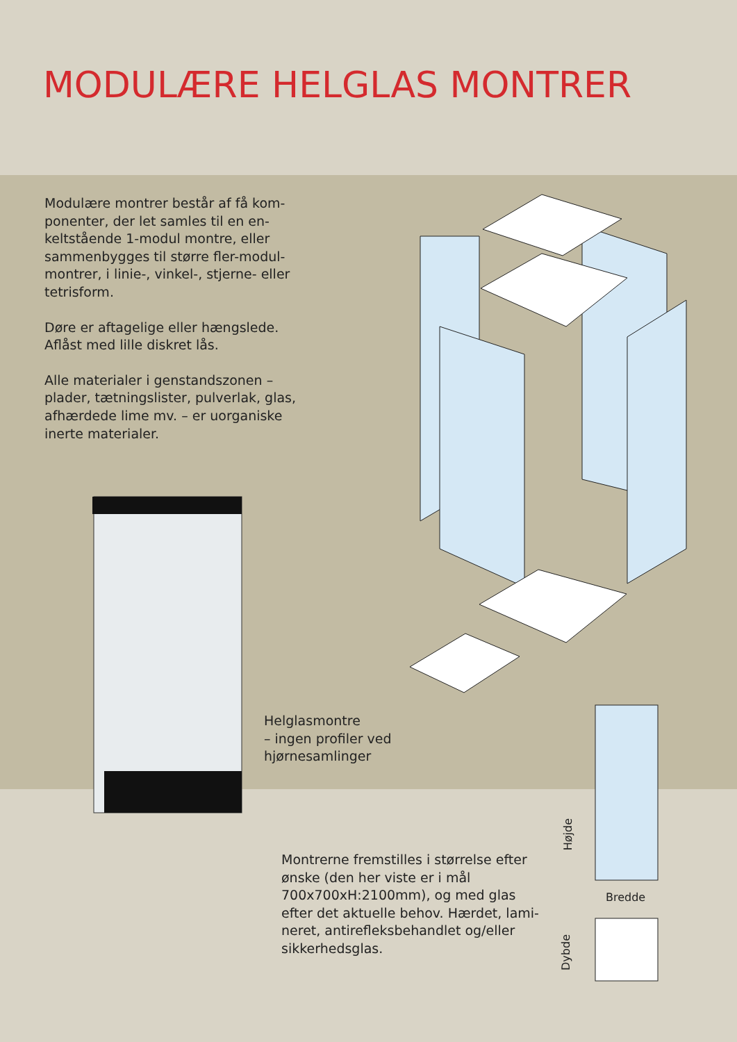MODULÆRE HELGLAS MONTRER
Modulære montrer består af få kom­ponenter, der let samles til en en­keltstående 1-modul montre, eller sammenbygges til større fler-modul­montrer, i linie-, vinkel-, stjerne- eller tetrisform.
Døre er aftagelige eller hængslede. Aflåst med lille diskret lås.
Alle materialer i genstandszonen – plader, tætningslister, pulverlak, glas, afhærdede lime mv. – er uorganiske inerte materialer.
Helglasmontre
– ingen profiler ved
hjørnesamlinger
Montrerne fremstilles i størrelse efter ønske (den her viste er i mål 700x700xH:2100mm), og med glas efter det aktuelle behov. Hærdet, lami­neret, antirefleksbehandlet og/eller sikkerhedsglas.
Højde
Bredde
Dybde